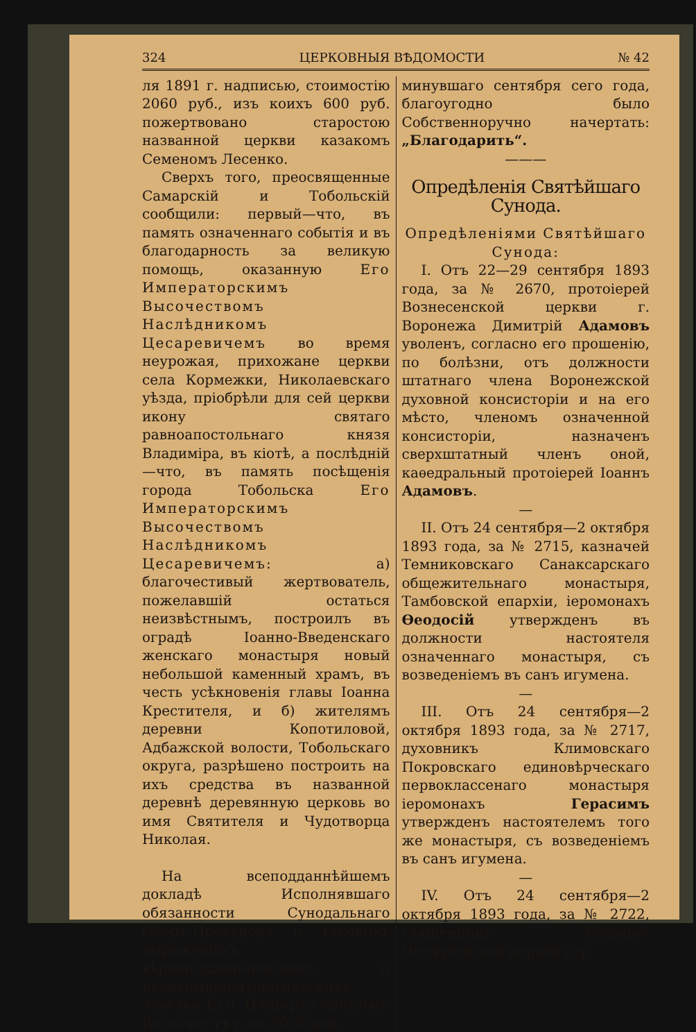324 ЦЕРКОВНЫЯ ВѢДОМОСТИ № 42
ля 1891 г. надписью, стоимостію 2060 руб., изъ коихъ 600 руб. пожертвовано старостою названной церкви казакомъ Семеномъ Лесенко.
Сверхъ того, преосвященные Самарскій и Тобольскій сообщили: первый—что, въ память означеннаго событія и въ благодарность за великую помощь, оказанную Его Императорскимъ Высочествомъ Наслѣдникомъ Цесаревичемъ во время неурожая, прихожане церкви села Кормежки, Николаевскаго уѣзда, пріобрѣли для сей церкви икону святаго равноапостольнаго князя Владиміра, въ кіотѣ, а послѣдній—что, въ память посѣщенія города Тобольска Его Императорскимъ Высочествомъ Наслѣдникомъ Цесаревичемъ: а) благочестивый жертвователь, пожелавшій остаться неизвѣстнымъ, построилъ въ оградѣ Іоанно-Введенскаго женскаго монастыря новый небольшой каменный храмъ, въ честь усѣкновенія главы Іоанна Крестителя, и б) жителямъ деревни Копотиловой, Адбажской волости, Тобольскаго округа, разрѣшено построить на ихъ средства въ названной деревнѣ деревянную церковь во имя Святителя и Чудотворца Николая.
На всеподданнѣйшемъ докладѣ Исполнявшаго обязанности Сунодальнаго Оберъ-Прокурора о таковыхъ выраженіяхъ вѣрноподданническихъ и религіозно-патріотическихъ чувствъ Его Императорскому Величеству, въ 30-й день
минувшаго сентября сего года, благоугодно было Собственноручно начертать: „Благодарить“.
———
Опредѣленія Святѣйшаго Сунода.
Опредѣленіями Святѣйшаго Сунода:
I. Отъ 22—29 сентября 1893 года, за № 2670, протоіерей Вознесенской церкви г. Воронежа Димитрій Адамовъ уволенъ, согласно его прошенію, по болѣзни, отъ должности штатнаго члена Воронежской духовной консисторіи и на его мѣсто, членомъ означенной консисторіи, назначенъ сверхштатный членъ оной, каѳедральный протоіерей Іоаннъ Адамовъ.
—
II. Отъ 24 сентября—2 октября 1893 года, за № 2715, казначей Темниковскаго Санаксарскаго общежительнаго монастыря, Тамбовской епархіи, іеромонахъ Ѳеодосій утвержденъ въ должности настоятеля означеннаго монастыря, съ возведеніемъ въ санъ игумена.
—
III. Отъ 24 сентября—2 октября 1893 года, за № 2717, духовникъ Климовскаго Покровскаго единовѣрческаго первоклассенаго монастыря іеромонахъ Герасимъ утвержденъ настоятелемъ того же монастыря, съ возведеніемъ въ санъ игумена.
—
IV. Отъ 24 сентября—2 октября 1893 года, за № 2722, священникъ Тихвино-Онуфріевской церкви гор.